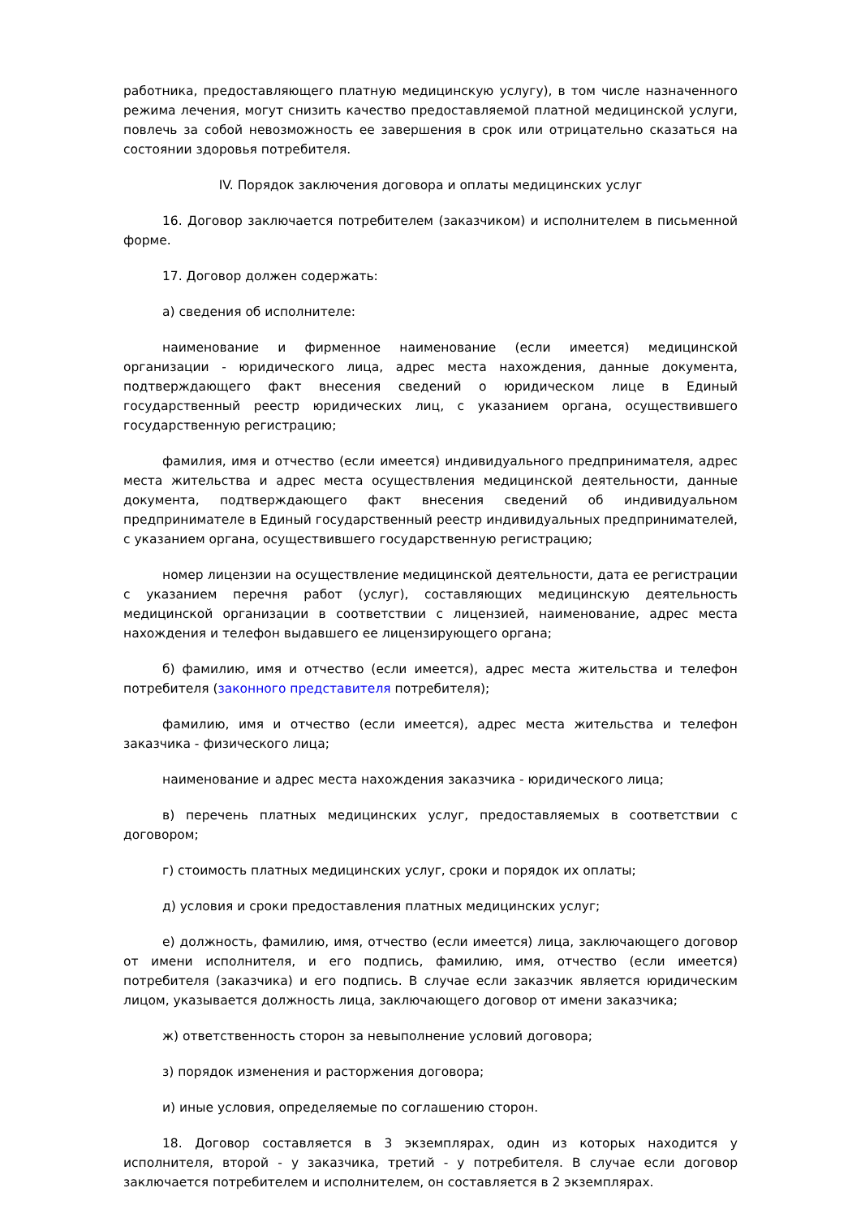работника, предоставляющего платную медицинскую услугу), в том числе назначенного режима лечения, могут снизить качество предоставляемой платной медицинской услуги, повлечь за собой невозможность ее завершения в срок или отрицательно сказаться на состоянии здоровья потребителя.
IV. Порядок заключения договора и оплаты медицинских услуг
16. Договор заключается потребителем (заказчиком) и исполнителем в письменной форме.
17. Договор должен содержать:
а) сведения об исполнителе:
наименование и фирменное наименование (если имеется) медицинской организации - юридического лица, адрес места нахождения, данные документа, подтверждающего факт внесения сведений о юридическом лице в Единый государственный реестр юридических лиц, с указанием органа, осуществившего государственную регистрацию;
фамилия, имя и отчество (если имеется) индивидуального предпринимателя, адрес места жительства и адрес места осуществления медицинской деятельности, данные документа, подтверждающего факт внесения сведений об индивидуальном предпринимателе в Единый государственный реестр индивидуальных предпринимателей, с указанием органа, осуществившего государственную регистрацию;
номер лицензии на осуществление медицинской деятельности, дата ее регистрации с указанием перечня работ (услуг), составляющих медицинскую деятельность медицинской организации в соответствии с лицензией, наименование, адрес места нахождения и телефон выдавшего ее лицензирующего органа;
б) фамилию, имя и отчество (если имеется), адрес места жительства и телефон потребителя (законного представителя потребителя);
фамилию, имя и отчество (если имеется), адрес места жительства и телефон заказчика - физического лица;
наименование и адрес места нахождения заказчика - юридического лица;
в) перечень платных медицинских услуг, предоставляемых в соответствии с договором;
г) стоимость платных медицинских услуг, сроки и порядок их оплаты;
д) условия и сроки предоставления платных медицинских услуг;
е) должность, фамилию, имя, отчество (если имеется) лица, заключающего договор от имени исполнителя, и его подпись, фамилию, имя, отчество (если имеется) потребителя (заказчика) и его подпись. В случае если заказчик является юридическим лицом, указывается должность лица, заключающего договор от имени заказчика;
ж) ответственность сторон за невыполнение условий договора;
з) порядок изменения и расторжения договора;
и) иные условия, определяемые по соглашению сторон.
18. Договор составляется в 3 экземплярах, один из которых находится у исполнителя, второй - у заказчика, третий - у потребителя. В случае если договор заключается потребителем и исполнителем, он составляется в 2 экземплярах.